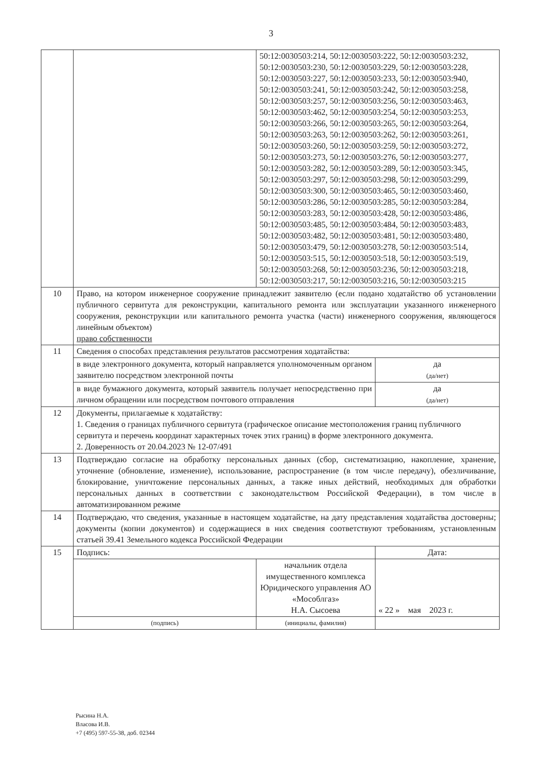3
| | | 50:12:0030503:214, 50:12:0030503:222, 50:12:0030503:232, 50:12:0030503:230, 50:12:0030503:229, 50:12:0030503:228, 50:12:0030503:227, 50:12:0030503:233, 50:12:0030503:940, 50:12:0030503:241, 50:12:0030503:242, 50:12:0030503:258, 50:12:0030503:257, 50:12:0030503:256, 50:12:0030503:463, 50:12:0030503:462, 50:12:0030503:254, 50:12:0030503:253, 50:12:0030503:266, 50:12:0030503:265, 50:12:0030503:264, 50:12:0030503:263, 50:12:0030503:262, 50:12:0030503:261, 50:12:0030503:260, 50:12:0030503:259, 50:12:0030503:272, 50:12:0030503:273, 50:12:0030503:276, 50:12:0030503:277, 50:12:0030503:282, 50:12:0030503:289, 50:12:0030503:345, 50:12:0030503:297, 50:12:0030503:298, 50:12:0030503:299, 50:12:0030503:300, 50:12:0030503:465, 50:12:0030503:460, 50:12:0030503:286, 50:12:0030503:285, 50:12:0030503:284, 50:12:0030503:283, 50:12:0030503:428, 50:12:0030503:486, 50:12:0030503:485, 50:12:0030503:484, 50:12:0030503:483, 50:12:0030503:482, 50:12:0030503:481, 50:12:0030503:480, 50:12:0030503:479, 50:12:0030503:278, 50:12:0030503:514, 50:12:0030503:515, 50:12:0030503:518, 50:12:0030503:519, 50:12:0030503:268, 50:12:0030503:236, 50:12:0030503:218, 50:12:0030503:217, 50:12:0030503:216, 50:12:0030503:215 | |
| 10 | Право, на котором инженерное сооружение принадлежит заявителю (если подано ходатайство об установлении публичного сервитута для реконструкции, капитального ремонта или эксплуатации указанного инженерного сооружения, реконструкции или капитального ремонта участка (части) инженерного сооружения, являющегося линейным объектом) право собственности | | |
| 11 | Сведения о способах представления результатов рассмотрения ходатайства: | | |
| | в виде электронного документа, который направляется уполномоченным органом заявителю посредством электронной почты | | да (да/нет) |
| | в виде бумажного документа, который заявитель получает непосредственно при личном обращении или посредством почтового отправления | | да (да/нет) |
| 12 | Документы, прилагаемые к ходатайству: 1. Сведения о границах публичного сервитута (графическое описание местоположения границ публичного сервитута и перечень координат характерных точек этих границ) в форме электронного документа. 2. Доверенность от 20.04.2023 № 12-07/491 | | |
| 13 | Подтверждаю согласие на обработку персональных данных (сбор, систематизацию, накопление, хранение, уточнение (обновление, изменение), использование, распространение (в том числе передачу), обезличивание, блокирование, уничтожение персональных данных, а также иных действий, необходимых для обработки персональных данных в соответствии с законодательством Российской Федерации), в том числе в автоматизированном режиме | | |
| 14 | Подтверждаю, что сведения, указанные в настоящем ходатайстве, на дату представления ходатайства достоверны; документы (копии документов) и содержащиеся в них сведения соответствуют требованиям, установленным статьей 39.41 Земельного кодекса Российской Федерации | | |
| 15 | Подпись: | | Дата: |
| | | начальник отдела имущественного комплекса Юридического управления АО «Мособлгаз» Н.А. Сысоева | « 22 » мая 2023 г. |
| | (подпись) | (инициалы, фамилия) | |
Рысина Н.А.
Власова И.В.
+7 (495) 597-55-38, доб. 02344